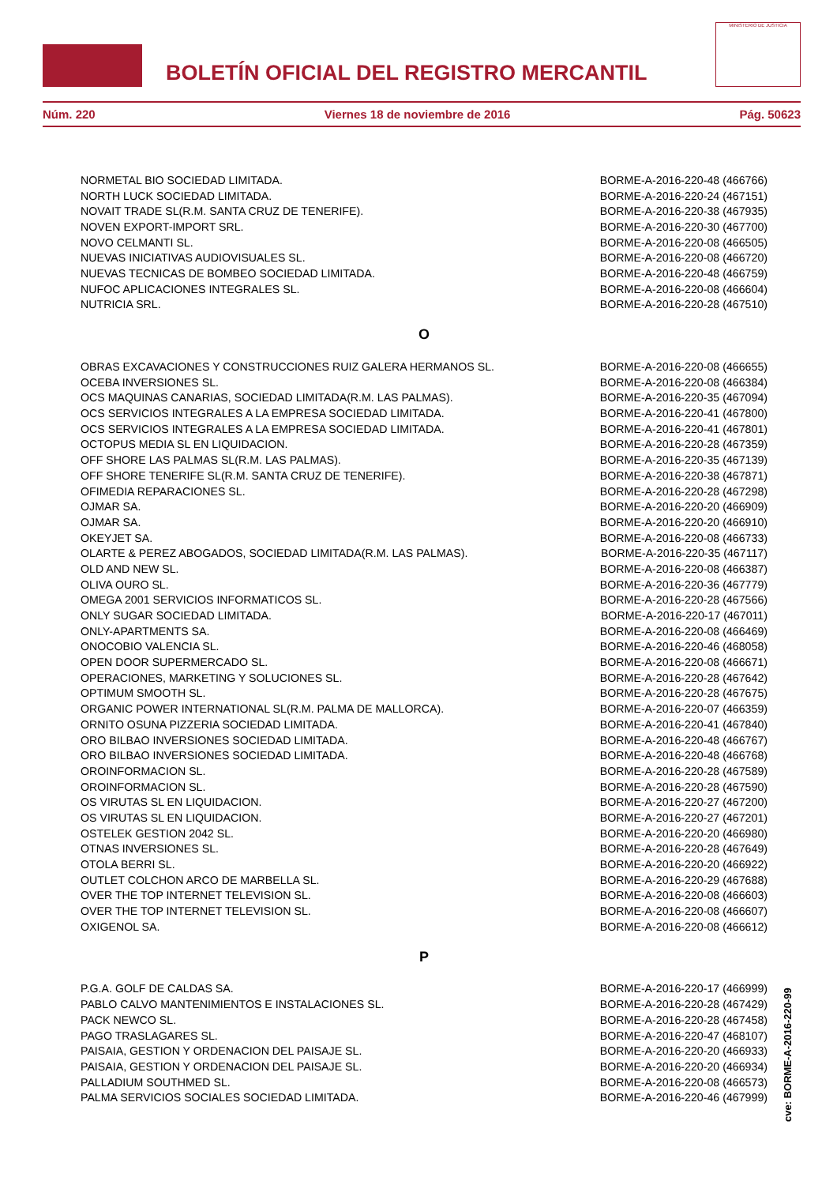BOLETÍN OFICIAL DEL REGISTRO MERCANTIL
MINISTERIO DE JUSTICIA
Núm. 220 Viernes 18 de noviembre de 2016 Pág. 50623
| NORMETAL BIO SOCIEDAD LIMITADA. | BORME-A-2016-220-48 (466766) |
| NORTH LUCK SOCIEDAD LIMITADA. | BORME-A-2016-220-24 (467151) |
| NOVAIT TRADE SL(R.M. SANTA CRUZ DE TENERIFE). | BORME-A-2016-220-38 (467935) |
| NOVEN EXPORT-IMPORT SRL. | BORME-A-2016-220-30 (467700) |
| NOVO CELMANTI SL. | BORME-A-2016-220-08 (466505) |
| NUEVAS INICIATIVAS AUDIOVISUALES SL. | BORME-A-2016-220-08 (466720) |
| NUEVAS TECNICAS DE BOMBEO SOCIEDAD LIMITADA. | BORME-A-2016-220-48 (466759) |
| NUFOC APLICACIONES INTEGRALES SL. | BORME-A-2016-220-08 (466604) |
| NUTRICIA SRL. | BORME-A-2016-220-28 (467510) |
O
| OBRAS EXCAVACIONES Y CONSTRUCCIONES RUIZ GALERA HERMANOS SL. | BORME-A-2016-220-08 (466655) |
| OCEBA INVERSIONES SL. | BORME-A-2016-220-08 (466384) |
| OCS MAQUINAS CANARIAS, SOCIEDAD LIMITADA(R.M. LAS PALMAS). | BORME-A-2016-220-35 (467094) |
| OCS SERVICIOS INTEGRALES A LA EMPRESA SOCIEDAD LIMITADA. | BORME-A-2016-220-41 (467800) |
| OCS SERVICIOS INTEGRALES A LA EMPRESA SOCIEDAD LIMITADA. | BORME-A-2016-220-41 (467801) |
| OCTOPUS MEDIA SL EN LIQUIDACION. | BORME-A-2016-220-28 (467359) |
| OFF SHORE LAS PALMAS SL(R.M. LAS PALMAS). | BORME-A-2016-220-35 (467139) |
| OFF SHORE TENERIFE SL(R.M. SANTA CRUZ DE TENERIFE). | BORME-A-2016-220-38 (467871) |
| OFIMEDIA REPARACIONES SL. | BORME-A-2016-220-28 (467298) |
| OJMAR SA. | BORME-A-2016-220-20 (466909) |
| OJMAR SA. | BORME-A-2016-220-20 (466910) |
| OKEYJET SA. | BORME-A-2016-220-08 (466733) |
| OLARTE & PEREZ ABOGADOS, SOCIEDAD LIMITADA(R.M. LAS PALMAS). | BORME-A-2016-220-35 (467117) |
| OLD AND NEW SL. | BORME-A-2016-220-08 (466387) |
| OLIVA OURO SL. | BORME-A-2016-220-36 (467779) |
| OMEGA 2001 SERVICIOS INFORMATICOS SL. | BORME-A-2016-220-28 (467566) |
| ONLY SUGAR SOCIEDAD LIMITADA. | BORME-A-2016-220-17 (467011) |
| ONLY-APARTMENTS SA. | BORME-A-2016-220-08 (466469) |
| ONOCOBIO VALENCIA SL. | BORME-A-2016-220-46 (468058) |
| OPEN DOOR SUPERMERCADO SL. | BORME-A-2016-220-08 (466671) |
| OPERACIONES, MARKETING Y SOLUCIONES SL. | BORME-A-2016-220-28 (467642) |
| OPTIMUM SMOOTH SL. | BORME-A-2016-220-28 (467675) |
| ORGANIC POWER INTERNATIONAL SL(R.M. PALMA DE MALLORCA). | BORME-A-2016-220-07 (466359) |
| ORNITO OSUNA PIZZERIA SOCIEDAD LIMITADA. | BORME-A-2016-220-41 (467840) |
| ORO BILBAO INVERSIONES SOCIEDAD LIMITADA. | BORME-A-2016-220-48 (466767) |
| ORO BILBAO INVERSIONES SOCIEDAD LIMITADA. | BORME-A-2016-220-48 (466768) |
| OROINFORMACION SL. | BORME-A-2016-220-28 (467589) |
| OROINFORMACION SL. | BORME-A-2016-220-28 (467590) |
| OS VIRUTAS SL EN LIQUIDACION. | BORME-A-2016-220-27 (467200) |
| OS VIRUTAS SL EN LIQUIDACION. | BORME-A-2016-220-27 (467201) |
| OSTELEK GESTION 2042 SL. | BORME-A-2016-220-20 (466980) |
| OTNAS INVERSIONES SL. | BORME-A-2016-220-28 (467649) |
| OTOLA BERRI SL. | BORME-A-2016-220-20 (466922) |
| OUTLET COLCHON ARCO DE MARBELLA SL. | BORME-A-2016-220-29 (467688) |
| OVER THE TOP INTERNET TELEVISION SL. | BORME-A-2016-220-08 (466603) |
| OVER THE TOP INTERNET TELEVISION SL. | BORME-A-2016-220-08 (466607) |
| OXIGENOL SA. | BORME-A-2016-220-08 (466612) |
P
| P.G.A. GOLF DE CALDAS SA. | BORME-A-2016-220-17 (466999) |
| PABLO CALVO MANTENIMIENTOS E INSTALACIONES SL. | BORME-A-2016-220-28 (467429) |
| PACK NEWCO SL. | BORME-A-2016-220-28 (467458) |
| PAGO TRASLAGARES SL. | BORME-A-2016-220-47 (468107) |
| PAISAIA, GESTION Y ORDENACION DEL PAISAJE SL. | BORME-A-2016-220-20 (466933) |
| PAISAIA, GESTION Y ORDENACION DEL PAISAJE SL. | BORME-A-2016-220-20 (466934) |
| PALLADIUM SOUTHMED SL. | BORME-A-2016-220-08 (466573) |
| PALMA SERVICIOS SOCIALES SOCIEDAD LIMITADA. | BORME-A-2016-220-46 (467999) |
cve: BORME-A-2016-220-99